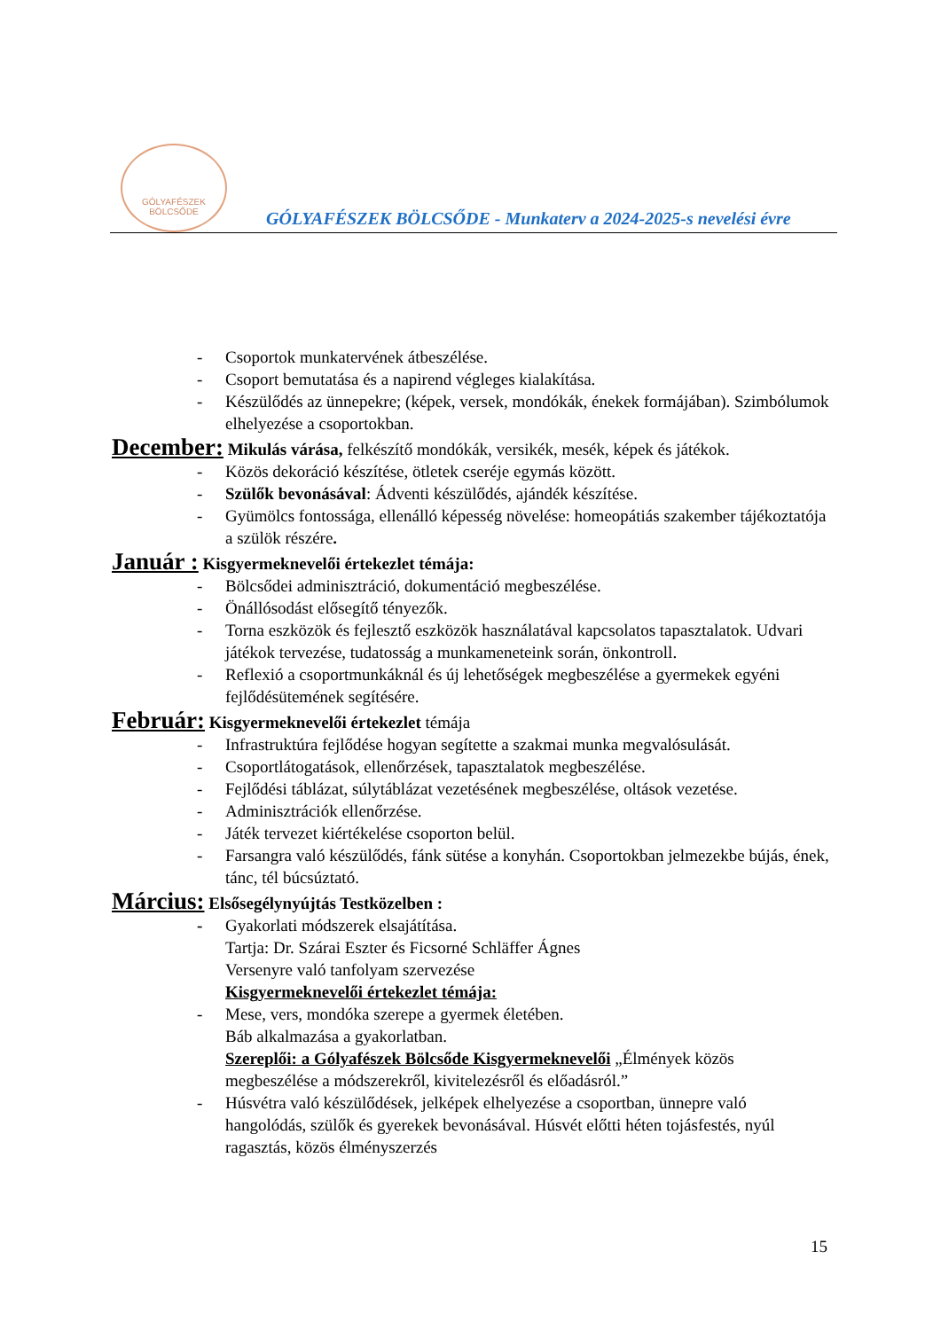GÓLYAFÉSZEK
BÖLCSŐDE
GÓLYAFÉSZEK BÖLCSŐDE - Munkaterv a 2024-2025-s nevelési évre
- Csoportok munkatervének átbeszélése.
- Csoport bemutatása és a napirend végleges kialakítása.
- Készülődés az ünnepekre; (képek, versek, mondókák, énekek formájában). Szimbólumok elhelyezése a csoportokban.
December: Mikulás várása, felkészítő mondókák, versikék, mesék, képek és játékok.
- Közös dekoráció készítése, ötletek cseréje egymás között.
- Szülők bevonásával: Ádventi készülődés, ajándék készítése.
- Gyümölcs fontossága, ellenálló képesség növelése: homeopátiás szakember tájékoztatója a szülök részére.
Január : Kisgyermeknevelői értekezlet témája:
- Bölcsődei adminisztráció, dokumentáció megbeszélése.
- Önállósodást elősegítő tényezők.
- Torna eszközök és fejlesztő eszközök használatával kapcsolatos tapasztalatok. Udvari játékok tervezése, tudatosság a munkameneteink során, önkontroll.
- Reflexió a csoportmunkáknál és új lehetőségek megbeszélése a gyermekek egyéni fejlődésütemének segítésére.
Február: Kisgyermeknevelői értekezlet témája
- Infrastruktúra fejlődése hogyan segítette a szakmai munka megvalósulását.
- Csoportlátogatások, ellenőrzések, tapasztalatok megbeszélése.
- Fejlődési táblázat, súlytáblázat vezetésének megbeszélése, oltások vezetése.
- Adminisztrációk ellenőrzése.
- Játék tervezet kiértékelése csoporton belül.
- Farsangra való készülődés, fánk sütése a konyhán. Csoportokban jelmezekbe bújás, ének, tánc, tél búcsúztató.
Március: Elsősegélynyújtás Testközelben :
- Gyakorlati módszerek elsajátítása.
Tartja: Dr. Szárai Eszter és Ficsorné Schläffer Ágnes
Versenyre való tanfolyam szervezése
Kisgyermeknevelői értekezlet témája:
- Mese, vers, mondóka szerepe a gyermek életében.
Báb alkalmazása a gyakorlatban.
Szereplői: a Gólyafészek Bölcsőde Kisgyermeknevelői „Élmények közös megbeszélése a módszerekről, kivitelezésről és előadásról.”
- Húsvétra való készülődések, jelképek elhelyezése a csoportban, ünnepre való hangolódás, szülők és gyerekek bevonásával. Húsvét előtti héten tojásfestés, nyúl ragasztás, közös élményszerzés
15